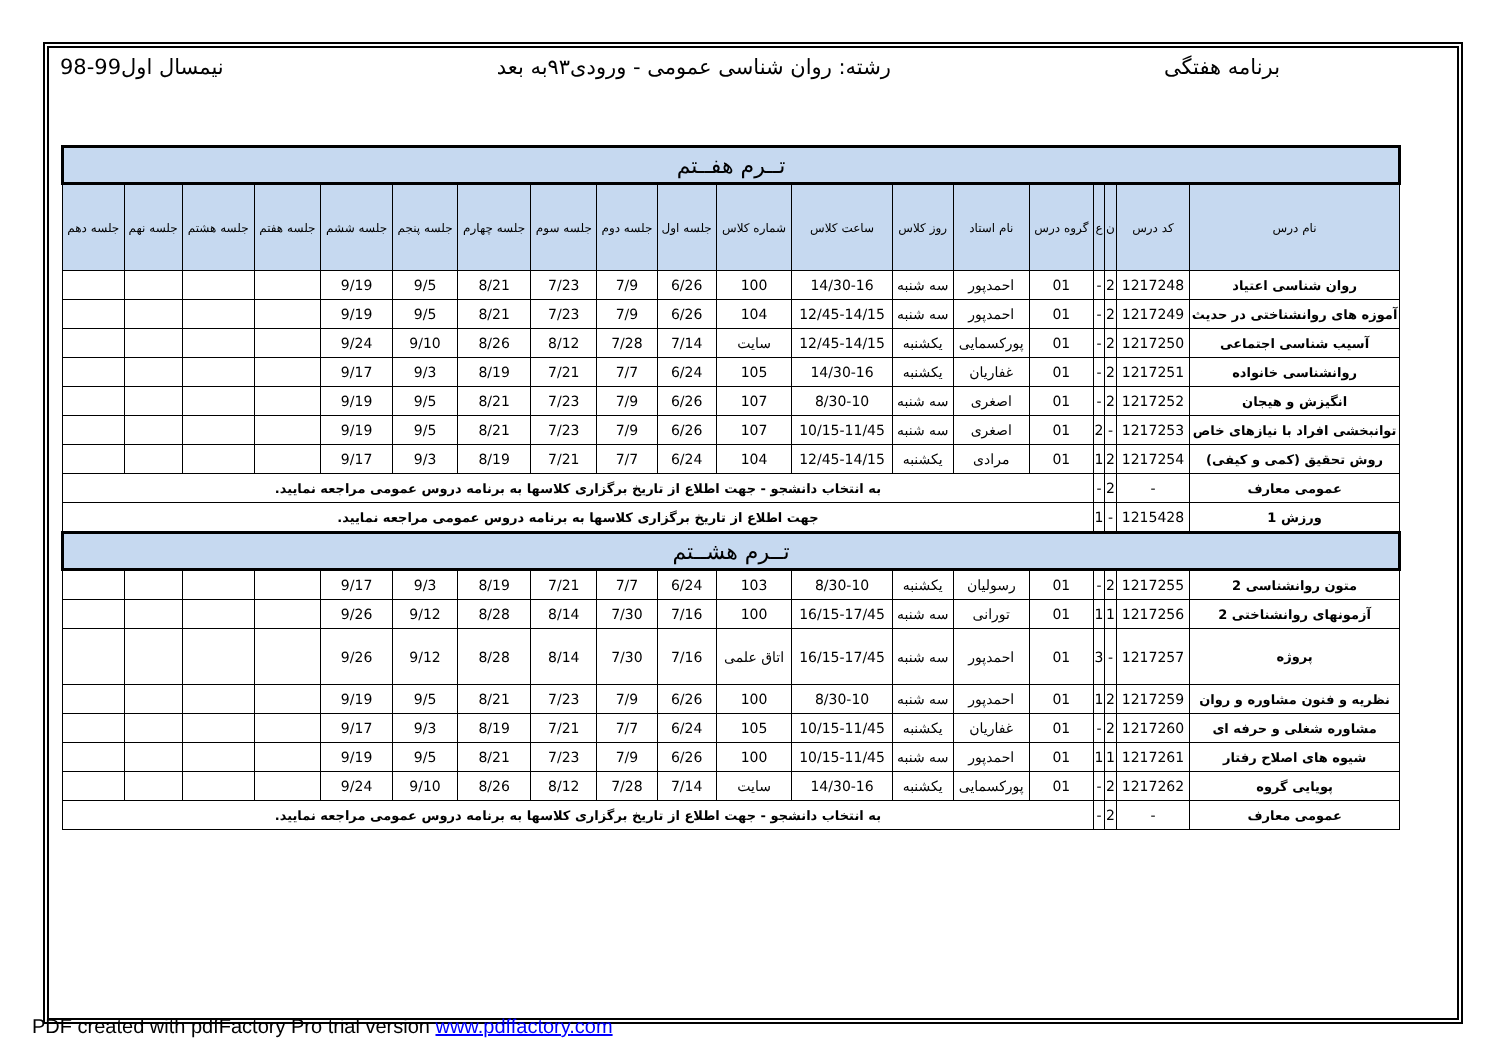برنامه هفتگی رشته: روان شناسی عمومی - ورودی۹۳به بعد
نیمسال اول99-98
| تــرم هفــتم | | | | | | | | | | | | | | | | | | |
| نام درس | کد درس | ن | ع | گروه درس | نام استاد | روز کلاس | ساعت کلاس | شماره کلاس | جلسه اول | جلسه دوم | جلسه سوم | جلسه چهارم | جلسه پنجم | جلسه ششم | جلسه هفتم | جلسه هشتم | جلسه نهم | جلسه دهم |
| روان شناسی اعتیاد | 1217248 | 2 | - | 01 | احمدپور | سه شنبه | 14/30-16 | 100 | 6/26 | 7/9 | 7/23 | 8/21 | 9/5 | 9/19 | | | | |
| آموزه های روانشناختی در حدیث | 1217249 | 2 | - | 01 | احمدپور | سه شنبه | 12/45-14/15 | 104 | 6/26 | 7/9 | 7/23 | 8/21 | 9/5 | 9/19 | | | | |
| آسیب شناسی اجتماعی | 1217250 | 2 | - | 01 | پورکسمایی | یکشنبه | 12/45-14/15 | سایت | 7/14 | 7/28 | 8/12 | 8/26 | 9/10 | 9/24 | | | | |
| روانشناسی خانواده | 1217251 | 2 | - | 01 | غفاریان | یکشنبه | 14/30-16 | 105 | 6/24 | 7/7 | 7/21 | 8/19 | 9/3 | 9/17 | | | | |
| انگیزش و هیجان | 1217252 | 2 | - | 01 | اصغری | سه شنبه | 8/30-10 | 107 | 6/26 | 7/9 | 7/23 | 8/21 | 9/5 | 9/19 | | | | |
| توانبخشی افراد با نیازهای خاص | 1217253 | - | 2 | 01 | اصغری | سه شنبه | 10/15-11/45 | 107 | 6/26 | 7/9 | 7/23 | 8/21 | 9/5 | 9/19 | | | | |
| روش تحقیق (کمی و کیفی) | 1217254 | 2 | 1 | 01 | مرادی | یکشنبه | 12/45-14/15 | 104 | 6/24 | 7/7 | 7/21 | 8/19 | 9/3 | 9/17 | | | | |
| عمومی معارف | - | 2 | - | به انتخاب دانشجو - جهت اطلاع از تاریخ برگزاری کلاسها به برنامه دروس عمومی مراجعه نمایید. | | | | | | | | | | | | | | |
| ورزش 1 | 1215428 | - | 1 | جهت اطلاع از تاریخ برگزاری کلاسها به برنامه دروس عمومی مراجعه نمایید. | | | | | | | | | | | | | | |
| تــرم هشــتم | | | | | | | | | | | | | | | | | | |
| متون روانشناسی 2 | 1217255 | 2 | - | 01 | رسولیان | یکشنبه | 8/30-10 | 103 | 6/24 | 7/7 | 7/21 | 8/19 | 9/3 | 9/17 | | | | |
| آزمونهای روانشناختی 2 | 1217256 | 1 | 1 | 01 | تورانی | سه شنبه | 16/15-17/45 | 100 | 7/16 | 7/30 | 8/14 | 8/28 | 9/12 | 9/26 | | | | |
| پروژه | 1217257 | - | 3 | 01 | احمدپور | سه شنبه | 16/15-17/45 | اتاق علمی | 7/16 | 7/30 | 8/14 | 8/28 | 9/12 | 9/26 | | | | |
| نظریه و فنون مشاوره و روان | 1217259 | 2 | 1 | 01 | احمدپور | سه شنبه | 8/30-10 | 100 | 6/26 | 7/9 | 7/23 | 8/21 | 9/5 | 9/19 | | | | |
| مشاوره شغلی و حرفه ای | 1217260 | 2 | - | 01 | غفاریان | یکشنبه | 10/15-11/45 | 105 | 6/24 | 7/7 | 7/21 | 8/19 | 9/3 | 9/17 | | | | |
| شیوه های اصلاح رفتار | 1217261 | 1 | 1 | 01 | احمدپور | سه شنبه | 10/15-11/45 | 100 | 6/26 | 7/9 | 7/23 | 8/21 | 9/5 | 9/19 | | | | |
| پویایی گروه | 1217262 | 2 | - | 01 | پورکسمایی | یکشنبه | 14/30-16 | سایت | 7/14 | 7/28 | 8/12 | 8/26 | 9/10 | 9/24 | | | | |
| عمومی معارف | - | 2 | - | به انتخاب دانشجو - جهت اطلاع از تاریخ برگزاری کلاسها به برنامه دروس عمومی مراجعه نمایید. | | | | | | | | | | | | | | |
PDF created with pdfFactory Pro trial version www.pdffactory.com